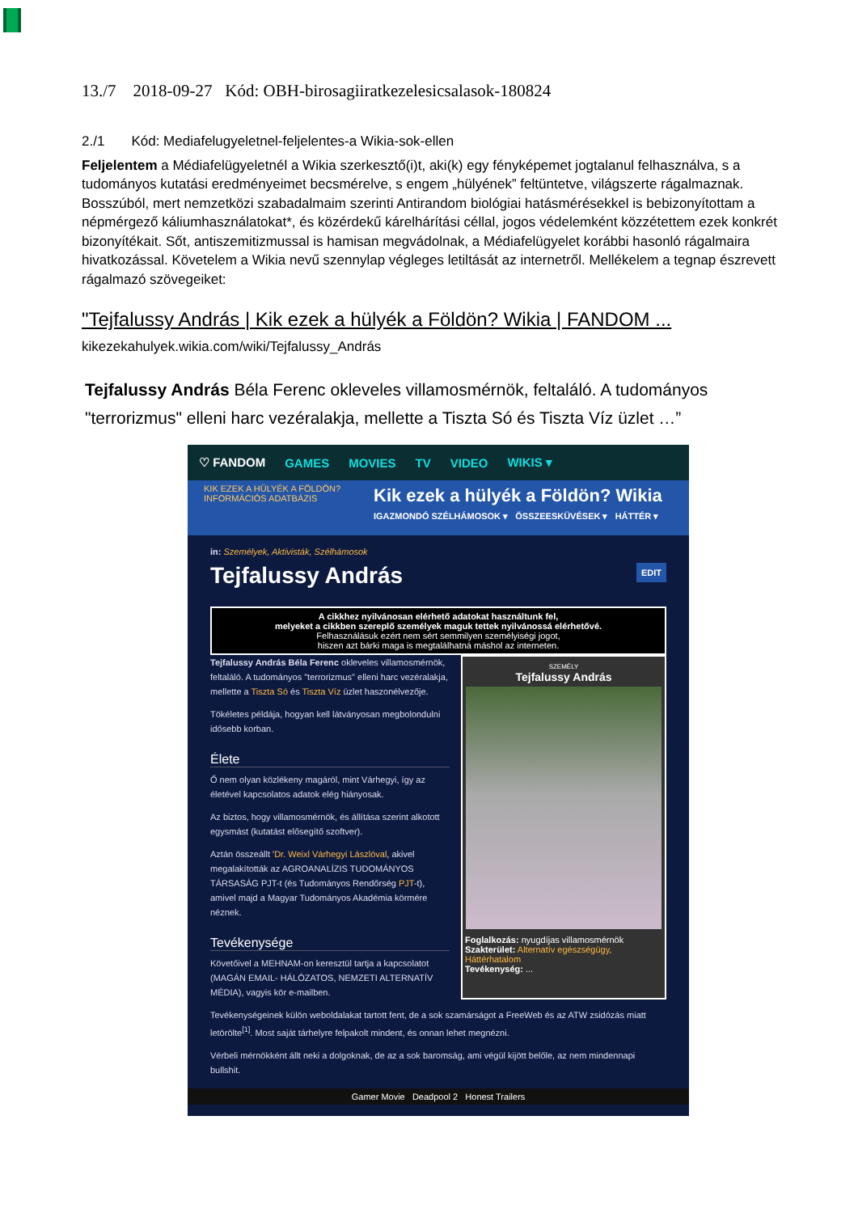13./7 2018-09-27 Kód: OBH-birosagiiratkezelesicsalasok-180824
2./1 Kód: Mediafelugyeletnel-feljelentes-a Wikia-sok-ellen
Feljelentem a Médiafelügyeletnél a Wikia szerkesztő(i)t, aki(k) egy fényképemet jogtalanul felhasználva, s a tudományos kutatási eredményeimet becsmérelve, s engem „hülyének” feltüntetve, világszerte rágalmaznak. Bosszúból, mert nemzetközi szabadalmaim szerinti Antirandom biológiai hatásmérésekkel is bebizonyítottam a népmérgező káliumhasználatokat*, és közérdekű kárelhárítási céllal, jogos védelemként közzétettem ezek konkrét bizonyítékait. Sőt, antiszemitizmussal is hamisan megvádolnak, a Médiafelügyelet korábbi hasonló rágalmaira hivatkozással. Követelem a Wikia nevű szennylap végleges letiltását az internetről. Mellékelem a tegnap észrevett rágalmazó szövegeiket:
"Tejfalussy András | Kik ezek a hülyék a Földön? Wikia | FANDOM ...
kikezekahulyek.wikia.com/wiki/Tejfalussy_András
Tejfalussy András Béla Ferenc okleveles villamosmérnök, feltaláló. A tudományos "terrorizmus" elleni harc vezéralakja, mellette a Tiszta Só és Tiszta Víz üzlet …”
♡ FANDOM GAMES MOVIES TV VIDEO WIKIS ▾
KIK EZEK A HÜLYÉK A FÖLDÖN? INFORMÁCIÓS ADATBÁZIS
Kik ezek a hülyék a Földön? Wikia
IGAZMONDÓ SZÉLHÁMOSOK ▾ ÖSSZEESKÜVÉSEK ▾ HÁTTÉR ▾
in: Személyek, Aktivisták, Szélhámosok
Tejfalussy András EDIT
A cikkhez nyilvánosan elérhető adatokat használtunk fel,
melyeket a cikkben szereplő személyek maguk tettek nyilvánossá elérhetővé.
Felhasználásuk ezért nem sért semmilyen személyiségi jogot,
hiszen azt bárki maga is megtalálhatná máshol az interneten.
Tejfalussy András Béla Ferenc okleveles villamosmérnök, feltaláló. A tudományos "terrorizmus" elleni harc vezéralakja, mellette a Tiszta Só és Tiszta Víz üzlet haszonélvezője.
Tökéletes példája, hogyan kell látványosan megbolondulni idősebb korban.
Élete
Ő nem olyan közlékeny magáról, mint Várhegyi, így az életével kapcsolatos adatok elég hiányosak.
Az biztos, hogy villamosmérnök, és állítása szerint alkotott egysmást (kutatást elősegítő szoftver).
Aztán összeállt 'Dr. Weixl Várhegyi Lászlóval, akivel megalakították az AGROANALÍZIS TUDOMÁNYOS TÁRSASÁG PJT-t (és Tudományos Rendőrség PJT-t), amivel majd a Magyar Tudományos Akadémia körmére néznek.
Tevékenysége
Követőivel a MEHNAM-on keresztül tartja a kapcsolatot (MAGÁN EMAIL- HÁLÓZATOS, NEMZETI ALTERNATÍV MÉDIA), vagyis kör e-mailben.
SZEMÉLY
Tejfalussy András
Foglalkozás: nyugdíjas villamosmérnök
Szakterület: Alternatív egészségügy, Háttérhatalom
Tevékenység: ...
Tevékenységeinek külön weboldalakat tartott fent, de a sok szamárságot a FreeWeb és az ATW zsidózás miatt letörölte<sup>[1]</sup>. Most saját tárhelyre felpakolt mindent, és onnan lehet megnézni.
Vérbeli mérnökként állt neki a dolgoknak, de az a sok baromság, ami végül kijött belőle, az nem mindennapi bullshit.
Gamer Movie Deadpool 2 Honest Trailers